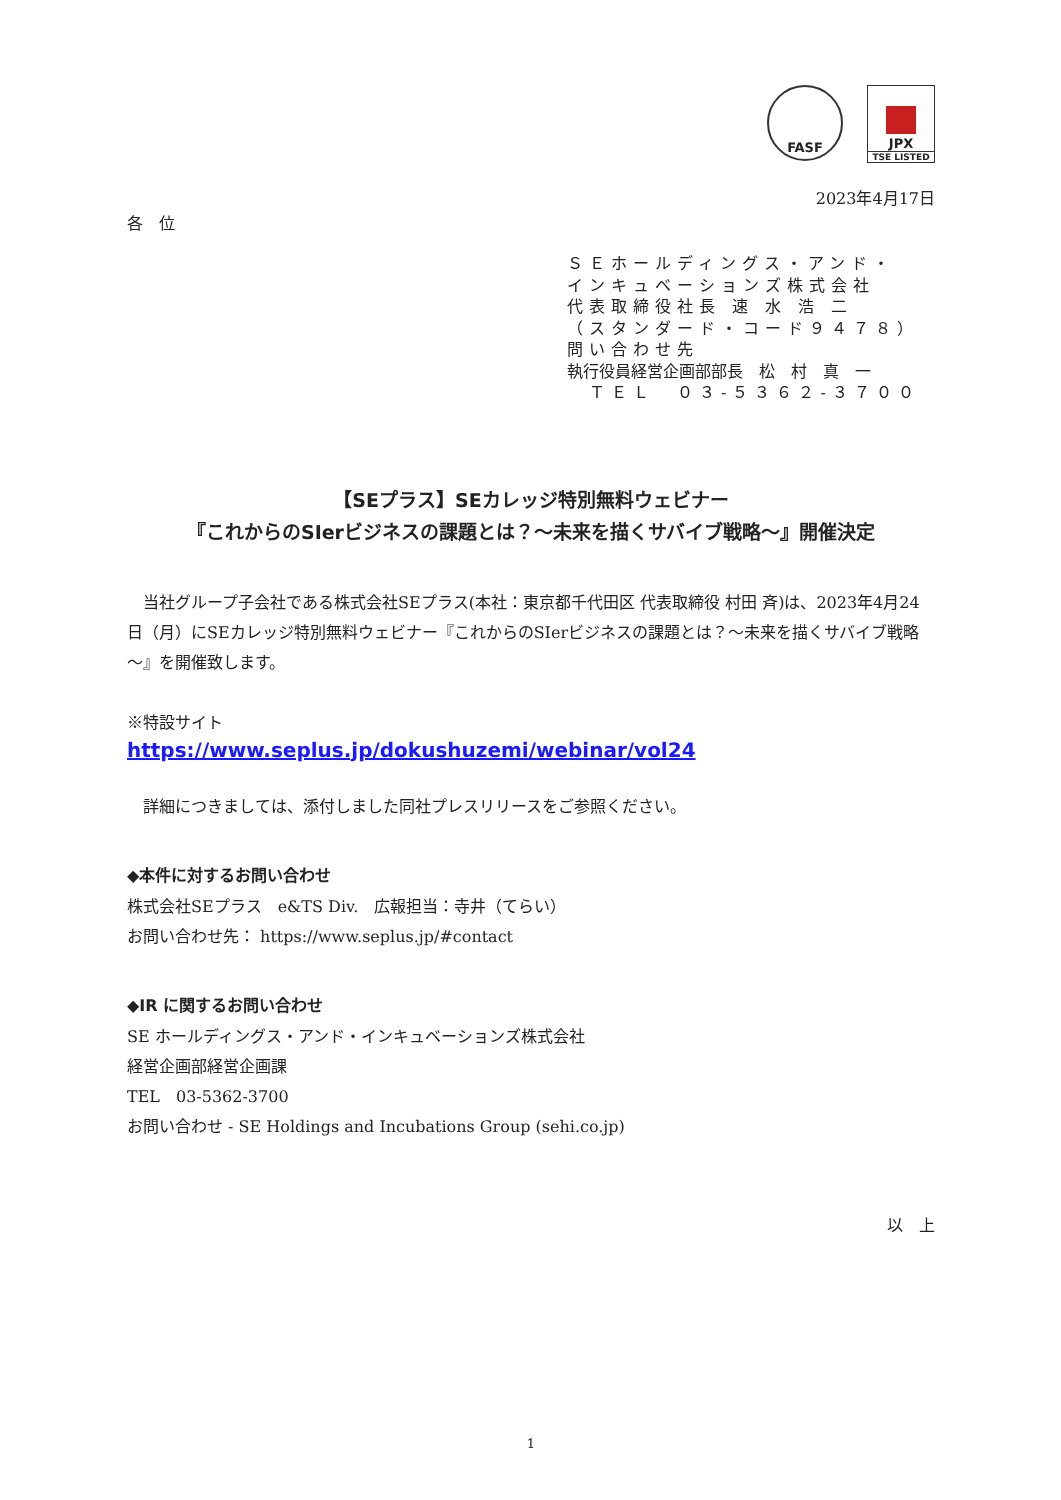FASF JPX
TSE LISTED
2023年4月17日
各　位
ＳＥホールディングス・アンド・
インキュベーションズ株式会社
代表取締役社長 速 水 浩 二
（スタンダード・コード９４７８）
問い合わせ先
執行役員経営企画部部長　松　村　真　一
　ＴＥＬ　０３-５３６２-３７００
【SEプラス】SEカレッジ特別無料ウェビナー
『これからのSIerビジネスの課題とは？～未来を描くサバイブ戦略～』開催決定
　当社グループ子会社である株式会社SEプラス(本社：東京都千代田区 代表取締役 村田 斉)は、2023年4月24日（月）にSEカレッジ特別無料ウェビナー『これからのSIerビジネスの課題とは？～未来を描くサバイブ戦略～』を開催致します。
※特設サイト
https://www.seplus.jp/dokushuzemi/webinar/vol24
　詳細につきましては、添付しました同社プレスリリースをご参照ください。
◆本件に対するお問い合わせ
株式会社SEプラス　e&TS Div.　広報担当：寺井（てらい）
お問い合わせ先： https://www.seplus.jp/#contact
◆IR に関するお問い合わせ
SE ホールディングス・アンド・インキュベーションズ株式会社
経営企画部経営企画課
TEL　03-5362-3700
お問い合わせ - SE Holdings and Incubations Group (sehi.co.jp)
以　上
1